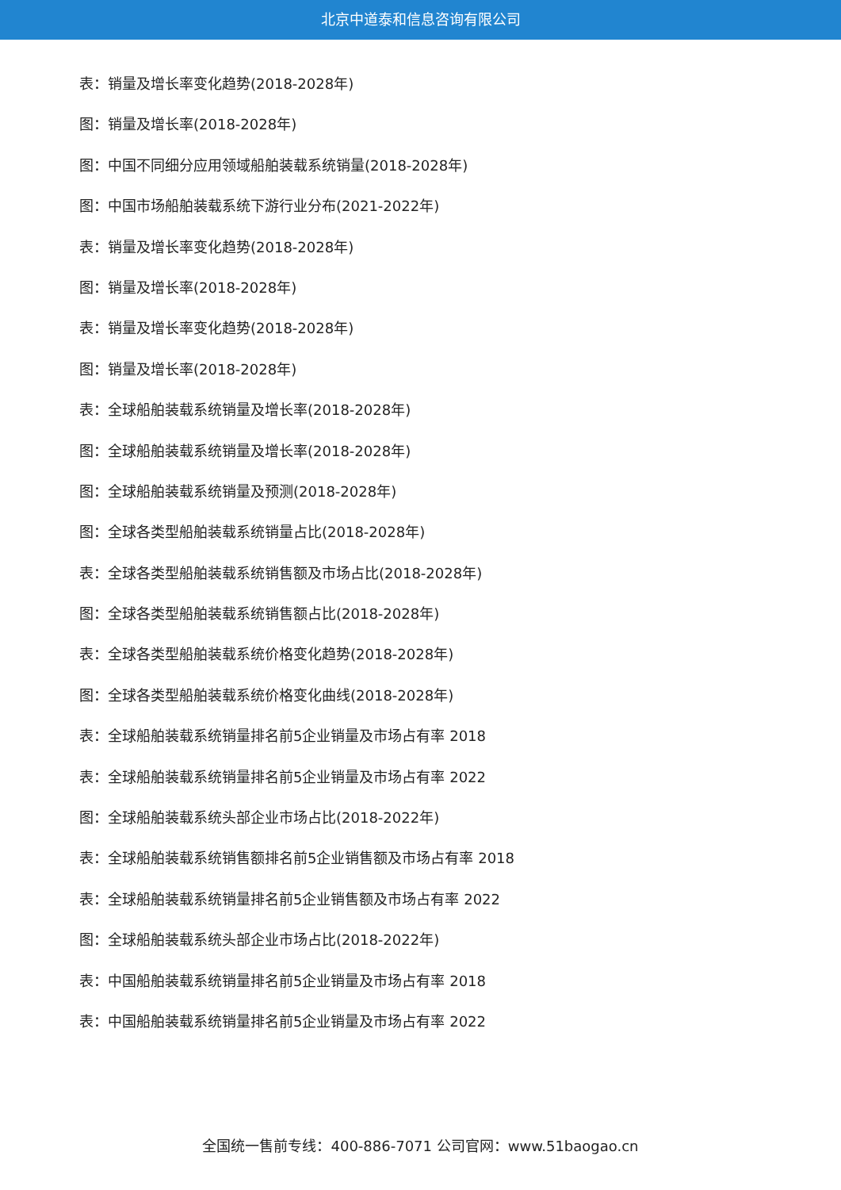北京中道泰和信息咨询有限公司
表：销量及增长率变化趋势(2018-2028年)
图：销量及增长率(2018-2028年)
图：中国不同细分应用领域船舶装载系统销量(2018-2028年)
图：中国市场船舶装载系统下游行业分布(2021-2022年)
表：销量及增长率变化趋势(2018-2028年)
图：销量及增长率(2018-2028年)
表：销量及增长率变化趋势(2018-2028年)
图：销量及增长率(2018-2028年)
表：全球船舶装载系统销量及增长率(2018-2028年)
图：全球船舶装载系统销量及增长率(2018-2028年)
图：全球船舶装载系统销量及预测(2018-2028年)
图：全球各类型船舶装载系统销量占比(2018-2028年)
表：全球各类型船舶装载系统销售额及市场占比(2018-2028年)
图：全球各类型船舶装载系统销售额占比(2018-2028年)
表：全球各类型船舶装载系统价格变化趋势(2018-2028年)
图：全球各类型船舶装载系统价格变化曲线(2018-2028年)
表：全球船舶装载系统销量排名前5企业销量及市场占有率 2018
表：全球船舶装载系统销量排名前5企业销量及市场占有率 2022
图：全球船舶装载系统头部企业市场占比(2018-2022年)
表：全球船舶装载系统销售额排名前5企业销售额及市场占有率 2018
表：全球船舶装载系统销量排名前5企业销售额及市场占有率 2022
图：全球船舶装载系统头部企业市场占比(2018-2022年)
表：中国船舶装载系统销量排名前5企业销量及市场占有率 2018
表：中国船舶装载系统销量排名前5企业销量及市场占有率 2022
全国统一售前专线：400-886-7071 公司官网：www.51baogao.cn